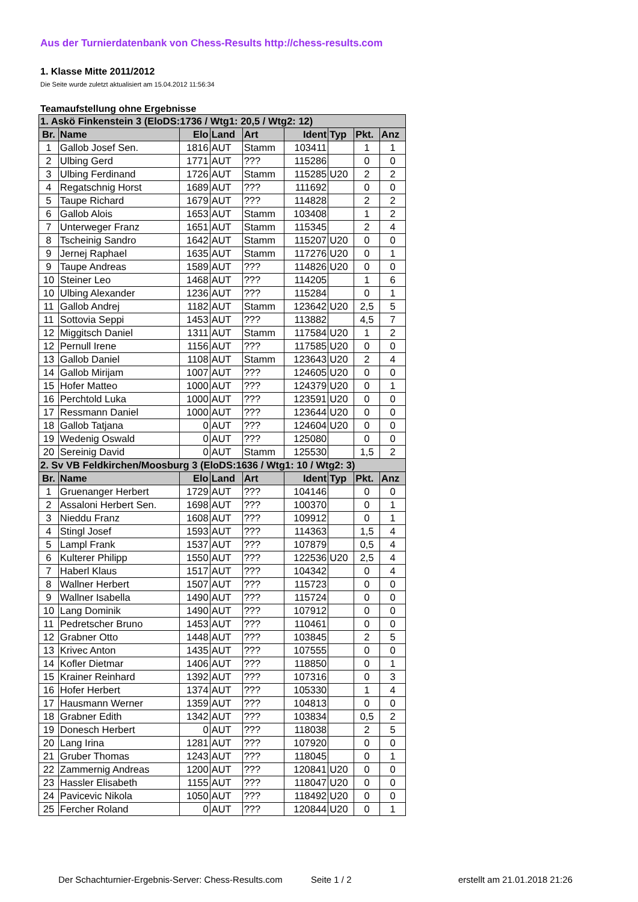Aus der Turnierdatenbank von Chess-Results http://chess-results.com
1. Klasse Mitte 2011/2012
Die Seite wurde zuletzt aktualisiert am 15.04.2012 11:56:34
Teamaufstellung ohne Ergebnisse
| 1. Askö Finkenstein 3 (EloDS:1736 / Wtg1: 20,5 / Wtg2: 12) | | | | | | | | |
| --- | --- | --- | --- | --- | --- | --- | --- | --- |
| Br. | Name | Elo | Land | Art | Ident | Typ | Pkt. | Anz |
| 1 | Gallob Josef Sen. | 1816 | AUT | Stamm | 103411 | | 1 | 1 |
| 2 | Ulbing Gerd | 1771 | AUT | ??? | 115286 | | 0 | 0 |
| 3 | Ulbing Ferdinand | 1726 | AUT | Stamm | 115285 | U20 | 2 | 2 |
| 4 | Regatschnig Horst | 1689 | AUT | ??? | 111692 | | 0 | 0 |
| 5 | Taupe Richard | 1679 | AUT | ??? | 114828 | | 2 | 2 |
| 6 | Gallob Alois | 1653 | AUT | Stamm | 103408 | | 1 | 2 |
| 7 | Unterweger Franz | 1651 | AUT | Stamm | 115345 | | 2 | 4 |
| 8 | Tscheinig Sandro | 1642 | AUT | Stamm | 115207 | U20 | 0 | 0 |
| 9 | Jernej Raphael | 1635 | AUT | Stamm | 117276 | U20 | 0 | 1 |
| 9 | Taupe Andreas | 1589 | AUT | ??? | 114826 | U20 | 0 | 0 |
| 10 | Steiner Leo | 1468 | AUT | ??? | 114205 | | 1 | 6 |
| 10 | Ulbing Alexander | 1236 | AUT | ??? | 115284 | | 0 | 1 |
| 11 | Gallob Andrej | 1182 | AUT | Stamm | 123642 | U20 | 2,5 | 5 |
| 11 | Sottovia Seppi | 1453 | AUT | ??? | 113882 | | 4,5 | 7 |
| 12 | Miggitsch Daniel | 1311 | AUT | Stamm | 117584 | U20 | 1 | 2 |
| 12 | Pernull Irene | 1156 | AUT | ??? | 117585 | U20 | 0 | 0 |
| 13 | Gallob Daniel | 1108 | AUT | Stamm | 123643 | U20 | 2 | 4 |
| 14 | Gallob Mirijam | 1007 | AUT | ??? | 124605 | U20 | 0 | 0 |
| 15 | Hofer Matteo | 1000 | AUT | ??? | 124379 | U20 | 0 | 1 |
| 16 | Perchtold Luka | 1000 | AUT | ??? | 123591 | U20 | 0 | 0 |
| 17 | Ressmann Daniel | 1000 | AUT | ??? | 123644 | U20 | 0 | 0 |
| 18 | Gallob Tatjana | 0 | AUT | ??? | 124604 | U20 | 0 | 0 |
| 19 | Wedenig Oswald | 0 | AUT | ??? | 125080 | | 0 | 0 |
| 20 | Sereinig David | 0 | AUT | Stamm | 125530 | | 1,5 | 2 |
| 2. Sv VB Feldkirchen/Moosburg 3 (EloDS:1636 / Wtg1: 10 / Wtg2: 3) | | | | | | | | |
| Br. | Name | Elo | Land | Art | Ident | Typ | Pkt. | Anz |
| 1 | Gruenanger Herbert | 1729 | AUT | ??? | 104146 | | 0 | 0 |
| 2 | Assaloni Herbert Sen. | 1698 | AUT | ??? | 100370 | | 0 | 1 |
| 3 | Nieddu Franz | 1608 | AUT | ??? | 109912 | | 0 | 1 |
| 4 | Stingl Josef | 1593 | AUT | ??? | 114363 | | 1,5 | 4 |
| 5 | Lampl Frank | 1537 | AUT | ??? | 107879 | | 0,5 | 4 |
| 6 | Kulterer Philipp | 1550 | AUT | ??? | 122536 | U20 | 2,5 | 4 |
| 7 | Haberl Klaus | 1517 | AUT | ??? | 104342 | | 0 | 4 |
| 8 | Wallner Herbert | 1507 | AUT | ??? | 115723 | | 0 | 0 |
| 9 | Wallner Isabella | 1490 | AUT | ??? | 115724 | | 0 | 0 |
| 10 | Lang Dominik | 1490 | AUT | ??? | 107912 | | 0 | 0 |
| 11 | Pedretscher Bruno | 1453 | AUT | ??? | 110461 | | 0 | 0 |
| 12 | Grabner Otto | 1448 | AUT | ??? | 103845 | | 2 | 5 |
| 13 | Krivec Anton | 1435 | AUT | ??? | 107555 | | 0 | 0 |
| 14 | Kofler Dietmar | 1406 | AUT | ??? | 118850 | | 0 | 1 |
| 15 | Krainer Reinhard | 1392 | AUT | ??? | 107316 | | 0 | 3 |
| 16 | Hofer Herbert | 1374 | AUT | ??? | 105330 | | 1 | 4 |
| 17 | Hausmann Werner | 1359 | AUT | ??? | 104813 | | 0 | 0 |
| 18 | Grabner Edith | 1342 | AUT | ??? | 103834 | | 0,5 | 2 |
| 19 | Donesch Herbert | 0 | AUT | ??? | 118038 | | 2 | 5 |
| 20 | Lang Irina | 1281 | AUT | ??? | 107920 | | 0 | 0 |
| 21 | Gruber Thomas | 1243 | AUT | ??? | 118045 | | 0 | 1 |
| 22 | Zammernig Andreas | 1200 | AUT | ??? | 120841 | U20 | 0 | 0 |
| 23 | Hassler Elisabeth | 1155 | AUT | ??? | 118047 | U20 | 0 | 0 |
| 24 | Pavicevic Nikola | 1050 | AUT | ??? | 118492 | U20 | 0 | 0 |
| 25 | Fercher Roland | 0 | AUT | ??? | 120844 | U20 | 0 | 1 |
Der Schachturnier-Ergebnis-Server: Chess-Results.com Seite 1 / 2 erstellt am 21.01.2018 21:26